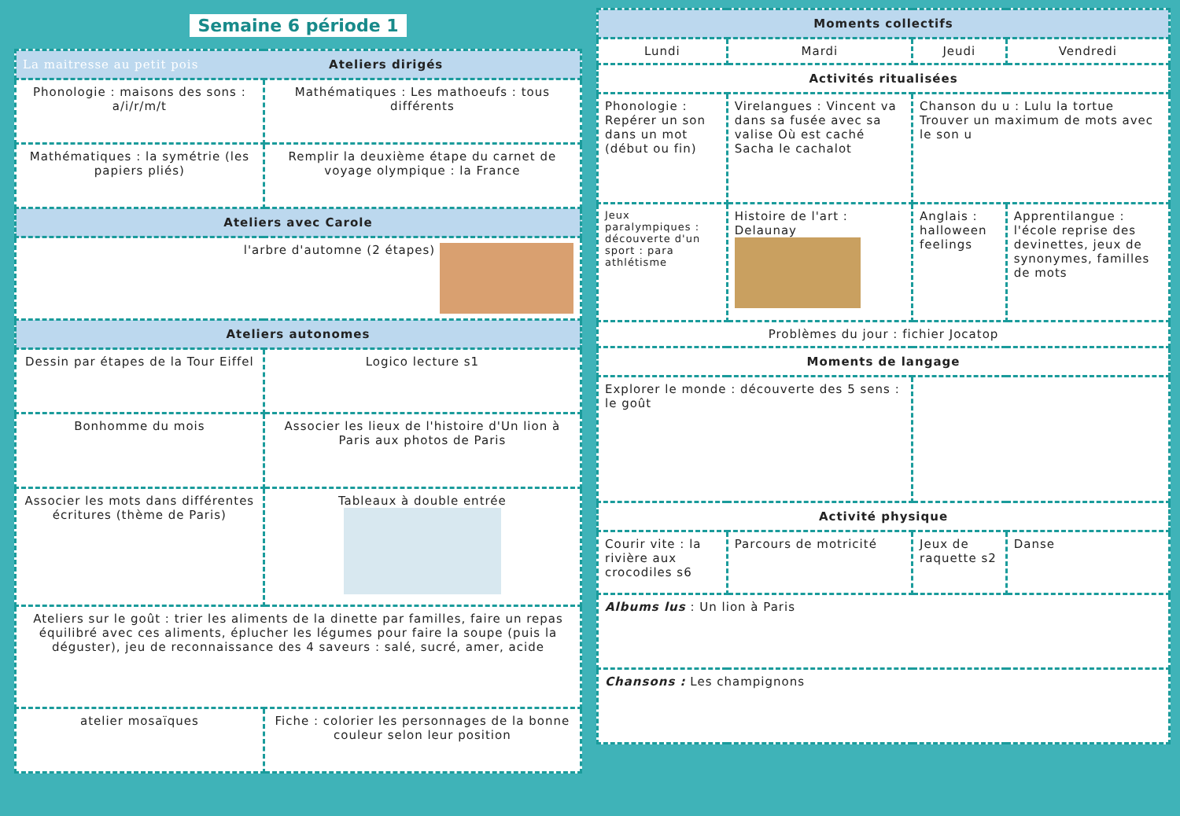Semaine 6 période 1
| La maitresse au petit pois Ateliers dirigés | |
| --- | --- |
| Phonologie : maisons des sons : a/i/r/m/t | Mathématiques : Les mathoeufs : tous différents |
| Mathématiques : la symétrie (les papiers pliés) | Remplir la deuxième étape du carnet de voyage olympique : la France |
| Ateliers avec Carole | |
| l'arbre d'automne (2 étapes) | |
| Ateliers autonomes | |
| Dessin par étapes de la Tour Eiffel | Logico lecture s1 |
| Bonhomme du mois | Associer les lieux de l'histoire d'Un lion à Paris aux photos de Paris |
| Associer les mots dans différentes écritures (thème de Paris) | Tableaux à double entrée |
| Ateliers sur le goût : trier les aliments de la dinette par familles, faire un repas équilibré avec ces aliments, éplucher les légumes pour faire la soupe (puis la déguster), jeu de reconnaissance des 4 saveurs : salé, sucré, amer, acide | |
| atelier mosaïques | Fiche : colorier les personnages de la bonne couleur selon leur position |
| Moments collectifs | | | |
| --- | --- | --- | --- |
| Lundi | Mardi | Jeudi | Vendredi |
| Activités ritualisées | | | |
| Phonologie : Repérer un son dans un mot (début ou fin) | Virelangues : Vincent va dans sa fusée avec sa valise Où est caché Sacha le cachalot | Chanson du u : Lulu la tortue Trouver un maximum de mots avec le son u | |
| Jeux paralympiques : découverte d'un sport : para athlétisme | Histoire de l'art : Delaunay | Anglais : halloween feelings | Apprentilangue : l'école reprise des devinettes, jeux de synonymes, familles de mots |
| Problèmes du jour : fichier Jocatop | | | |
| Moments de langage | | | |
| Explorer le monde : découverte des 5 sens : le goût | | | |
| Activité physique | | | |
| Courir vite : la rivière aux crocodiles s6 | Parcours de motricité | Jeux de raquette s2 | Danse |
| Albums lus : Un lion à Paris | | | |
| Chansons : Les champignons | | | |